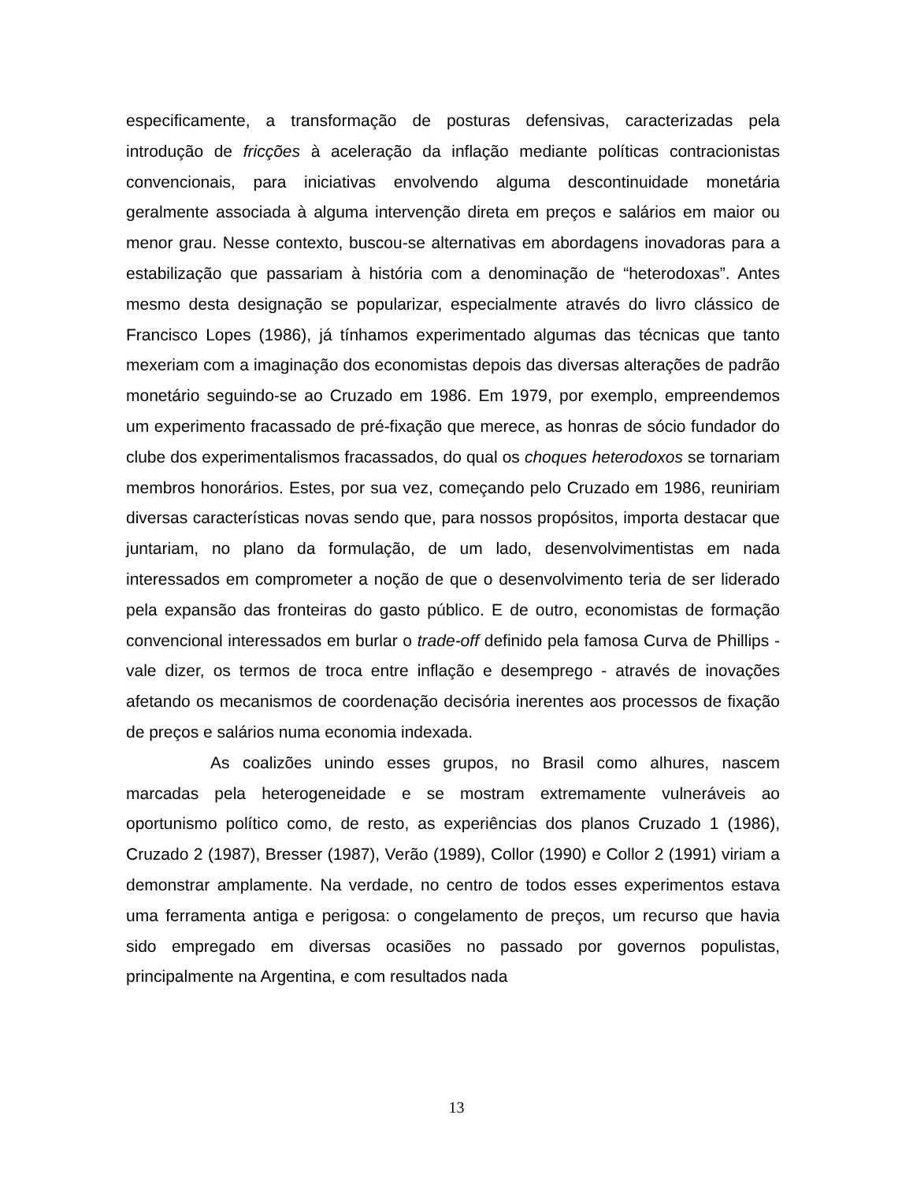especificamente, a transformação de posturas defensivas, caracterizadas pela introdução de fricções à aceleração da inflação mediante políticas contracionistas convencionais, para iniciativas envolvendo alguma descontinuidade monetária geralmente associada à alguma intervenção direta em preços e salários em maior ou menor grau. Nesse contexto, buscou-se alternativas em abordagens inovadoras para a estabilização que passariam à história com a denominação de “heterodoxas”. Antes mesmo desta designação se popularizar, especialmente através do livro clássico de Francisco Lopes (1986), já tínhamos experimentado algumas das técnicas que tanto mexeriam com a imaginação dos economistas depois das diversas alterações de padrão monetário seguindo-se ao Cruzado em 1986. Em 1979, por exemplo, empreendemos um experimento fracassado de pré-fixação que merece, as honras de sócio fundador do clube dos experimentalismos fracassados, do qual os choques heterodoxos se tornariam membros honorários. Estes, por sua vez, começando pelo Cruzado em 1986, reuniriam diversas características novas sendo que, para nossos propósitos, importa destacar que juntariam, no plano da formulação, de um lado, desenvolvimentistas em nada interessados em comprometer a noção de que o desenvolvimento teria de ser liderado pela expansão das fronteiras do gasto público. E de outro, economistas de formação convencional interessados em burlar o trade-off definido pela famosa Curva de Phillips - vale dizer, os termos de troca entre inflação e desemprego - através de inovações afetando os mecanismos de coordenação decisória inerentes aos processos de fixação de preços e salários numa economia indexada.
As coalizões unindo esses grupos, no Brasil como alhures, nascem marcadas pela heterogeneidade e se mostram extremamente vulneráveis ao oportunismo político como, de resto, as experiências dos planos Cruzado 1 (1986), Cruzado 2 (1987), Bresser (1987), Verão (1989), Collor (1990) e Collor 2 (1991) viriam a demonstrar amplamente. Na verdade, no centro de todos esses experimentos estava uma ferramenta antiga e perigosa: o congelamento de preços, um recurso que havia sido empregado em diversas ocasiões no passado por governos populistas, principalmente na Argentina, e com resultados nada
13